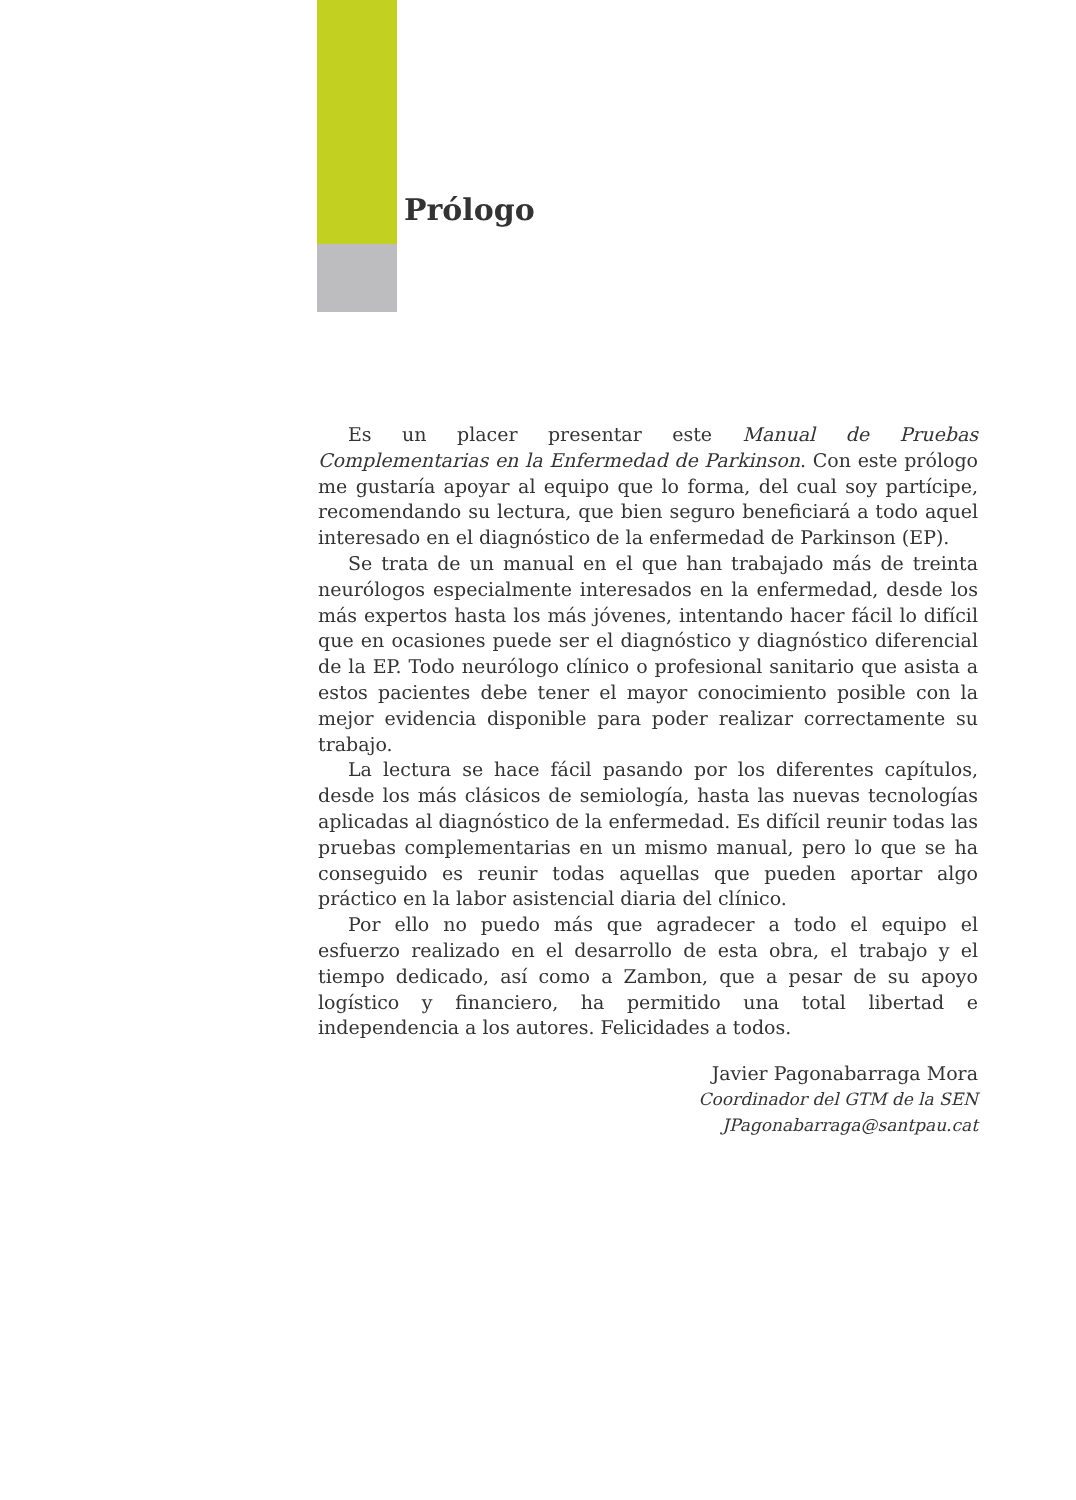Prólogo
Es un placer presentar este Manual de Pruebas Complementarias en la Enfermedad de Parkinson. Con este prólogo me gustaría apoyar al equipo que lo forma, del cual soy partícipe, recomendando su lectura, que bien seguro beneficiará a todo aquel interesado en el diagnóstico de la enfermedad de Parkinson (EP).
Se trata de un manual en el que han trabajado más de treinta neurólogos especialmente interesados en la enfermedad, desde los más expertos hasta los más jóvenes, intentando hacer fácil lo difícil que en ocasiones puede ser el diagnóstico y diagnóstico diferencial de la EP. Todo neurólogo clínico o profesional sanitario que asista a estos pacientes debe tener el mayor conocimiento posible con la mejor evidencia disponible para poder realizar correctamente su trabajo.
La lectura se hace fácil pasando por los diferentes capítulos, desde los más clásicos de semiología, hasta las nuevas tecnologías aplicadas al diagnóstico de la enfermedad. Es difícil reunir todas las pruebas complementarias en un mismo manual, pero lo que se ha conseguido es reunir todas aquellas que pueden aportar algo práctico en la labor asistencial diaria del clínico.
Por ello no puedo más que agradecer a todo el equipo el esfuerzo realizado en el desarrollo de esta obra, el trabajo y el tiempo dedicado, así como a Zambon, que a pesar de su apoyo logístico y financiero, ha permitido una total libertad e independencia a los autores. Felicidades a todos.
Javier Pagonabarraga Mora
Coordinador del GTM de la SEN
JPagonabarraga@santpau.cat